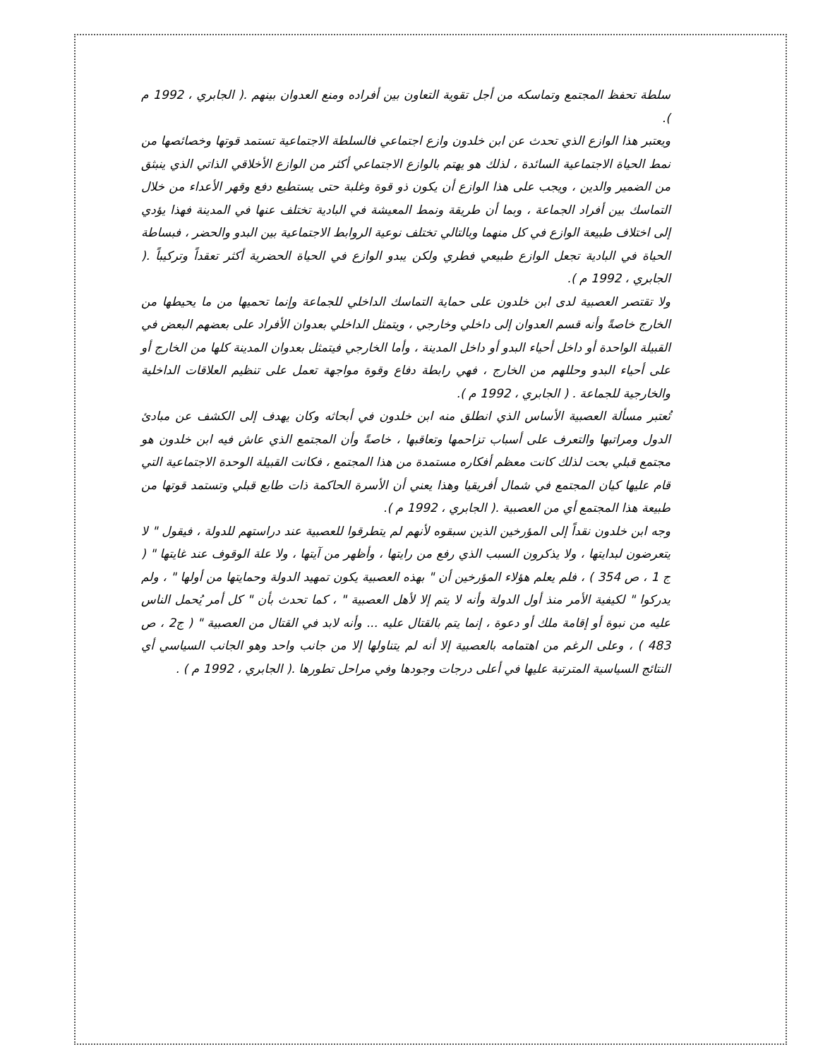سلطة تحفظ المجتمع وتماسكه من أجل تقوية التعاون بين أفراده ومنع العدوان بينهم .( الجابري ، 1992 م ).
ويعتبر هذا الوازع الذي تحدث عن ابن خلدون وازع اجتماعي فالسلطة الاجتماعية تستمد قوتها وخصائصها من نمط الحياة الاجتماعية السائدة ، لذلك هو يهتم بالوازع الاجتماعي أكثر من الوازع الأخلاقي الذاتي الذي ينبثق من الضمير والدين ، ويجب على هذا الوازع أن يكون ذو قوة وغلبة حتى يستطيع دفع وقهر الأعداء من خلال التماسك بين أفراد الجماعة ، وبما أن طريقة ونمط المعيشة في البادية تختلف عنها في المدينة فهذا يؤدي إلى اختلاف طبيعة الوازع في كل منهما وبالتالي تختلف نوعية الروابط الاجتماعية بين البدو والحضر ، فبساطة الحياة في البادية تجعل الوازع طبيعي فطري ولكن يبدو الوازع في الحياة الحضرية أكثر تعقداً وتركيباً .( الجابري ، 1992 م ).
ولا تقتصر العصبية لدى ابن خلدون على حماية التماسك الداخلي للجماعة وإنما تحميها من ما يحيطها من الخارج خاصةً وأنه قسم العدوان إلى داخلي وخارجي ، ويتمثل الداخلي بعدوان الأفراد على بعضهم البعض في القبيلة الواحدة أو داخل أحياء البدو أو داخل المدينة ، وأما الخارجي فيتمثل بعدوان المدينة كلها من الخارج أو على أحياء البدو وحللهم من الخارج ، فهي رابطة دفاع وقوة مواجهة تعمل على تنظيم العلاقات الداخلية والخارجية للجماعة . ( الجابري ، 1992 م ).
تُعتبر مسألة العصبية الأساس الذي انطلق منه ابن خلدون في أبحاثه وكان يهدف إلى الكشف عن مبادئ الدول ومراتبها والتعرف على أسباب تزاحمها وتعاقبها ، خاصةً وأن المجتمع الذي عاش فيه ابن خلدون هو مجتمع قبلي بحت لذلك كانت معظم أفكاره مستمدة من هذا المجتمع ، فكانت القبيلة الوحدة الاجتماعية التي قام عليها كيان المجتمع في شمال أفريقيا وهذا يعني أن الأسرة الحاكمة ذات طابع قبلي وتستمد قوتها من طبيعة هذا المجتمع أي من العصبية .( الجابري ، 1992 م ).
وجه ابن خلدون نقداً إلى المؤرخين الذين سبقوه لأنهم لم يتطرقوا للعصبية عند دراستهم للدولة ، فيقول " لا يتعرضون لبدايتها ، ولا يذكرون السبب الذي رفع من رايتها ، وأظهر من آيتها ، ولا علة الوقوف عند غايتها " ( ج 1 ، ص 354 ) ، فلم يعلم هؤلاء المؤرخين أن " بهذه العصبية يكون تمهيد الدولة وحمايتها من أولها " ، ولم يدركوا " لكيفية الأمر منذ أول الدولة وأنه لا يتم إلا لأهل العصبية " ، كما تحدث بأن " كل أمر يُحمل الناس عليه من نبوة أو إقامة ملك أو دعوة ، إنما يتم بالقتال عليه ... وأنه لابد في القتال من العصبية " ( ج2 ، ص 483 ) ، وعلى الرغم من اهتمامه بالعصبية إلا أنه لم يتناولها إلا من جانب واحد وهو الجانب السياسي أي النتائج السياسية المترتبة عليها في أعلى درجات وجودها وفي مراحل تطورها .( الجابري ، 1992 م ) .